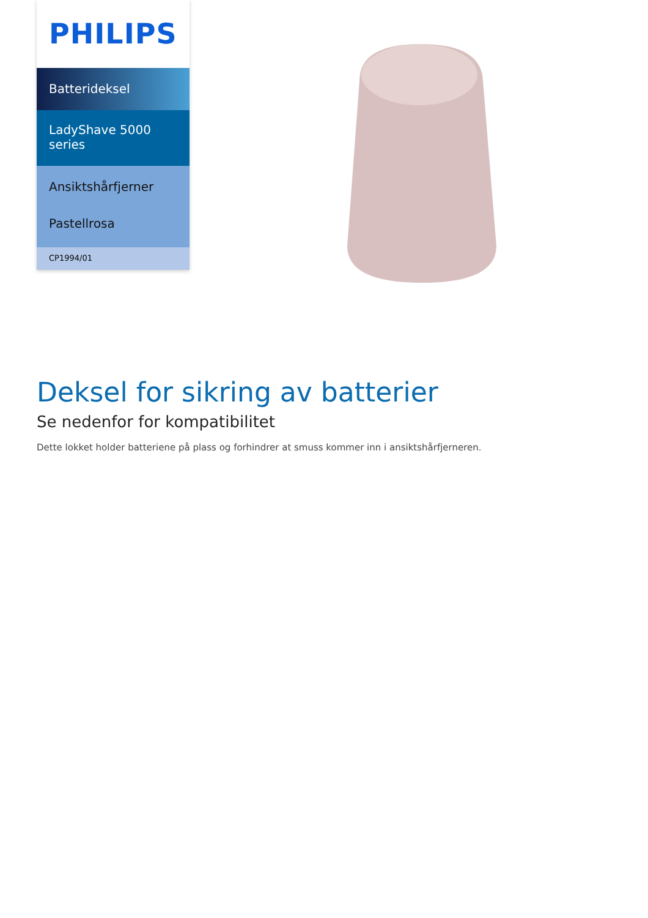PHILIPS
Batterideksel
LadyShave 5000 series
Ansiktshårfjerner
Pastellrosa
CP1994/01
Deksel for sikring av batterier
Se nedenfor for kompatibilitet
Dette lokket holder batteriene på plass og forhindrer at smuss kommer inn i ansiktshårfjerneren.